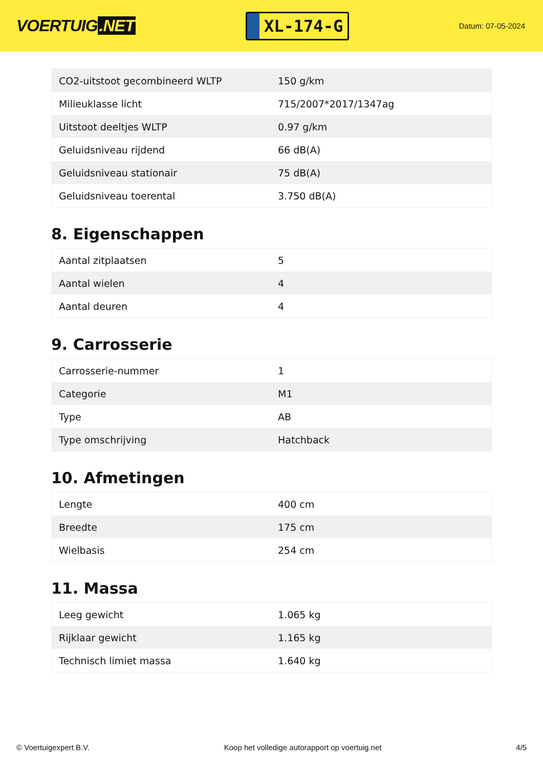VOERTUIG.NET
XL-174-G
Datum: 07-05-2024
| CO2-uitstoot gecombineerd WLTP | 150 g/km |
| Milieuklasse licht | 715/2007*2017/1347ag |
| Uitstoot deeltjes WLTP | 0.97 g/km |
| Geluidsniveau rijdend | 66 dB(A) |
| Geluidsniveau stationair | 75 dB(A) |
| Geluidsniveau toerental | 3.750 dB(A) |
8. Eigenschappen
| Aantal zitplaatsen | 5 |
| Aantal wielen | 4 |
| Aantal deuren | 4 |
9. Carrosserie
| Carrosserie-nummer | 1 |
| Categorie | M1 |
| Type | AB |
| Type omschrijving | Hatchback |
10. Afmetingen
| Lengte | 400 cm |
| Breedte | 175 cm |
| Wielbasis | 254 cm |
11. Massa
| Leeg gewicht | 1.065 kg |
| Rijklaar gewicht | 1.165 kg |
| Technisch limiet massa | 1.640 kg |
© Voertuigexpert B.V. Koop het volledige autorapport op voertuig.net 4/5